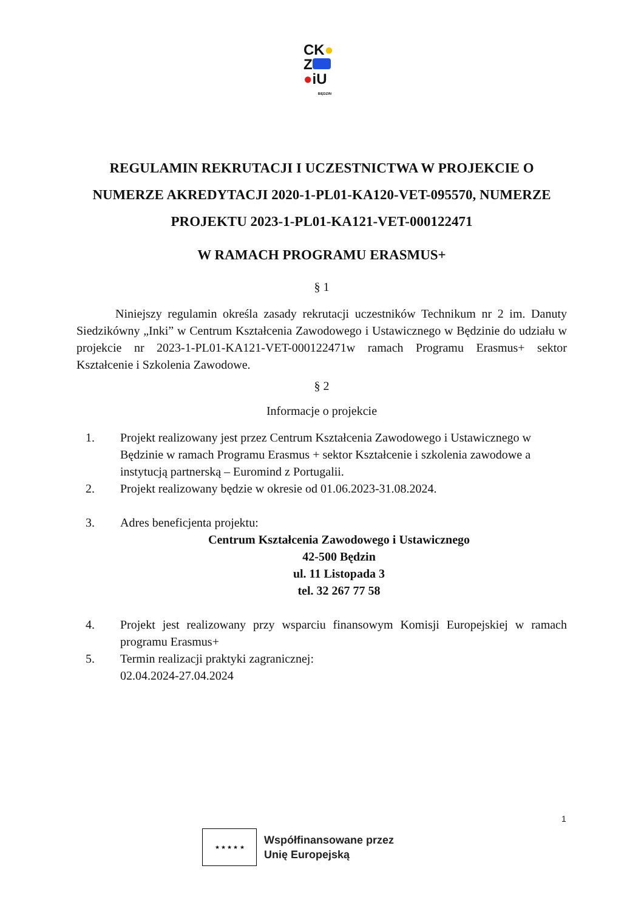CK●
Z
●iU
BĘDZIN
REGULAMIN REKRUTACJI I UCZESTNICTWA W PROJEKCIE O NUMERZE AKREDYTACJI 2020-1-PL01-KA120-VET-095570, NUMERZE PROJEKTU 2023-1-PL01-KA121-VET-000122471
W RAMACH PROGRAMU ERASMUS+
§ 1
Niniejszy regulamin określa zasady rekrutacji uczestników Technikum nr 2 im. Danuty Siedzikówny „Inki” w Centrum Kształcenia Zawodowego i Ustawicznego w Będzinie do udziału w projekcie nr 2023-1-PL01-KA121-VET-000122471w ramach Programu Erasmus+ sektor Kształcenie i Szkolenia Zawodowe.
§ 2
Informacje o projekcie
1. Projekt realizowany jest przez Centrum Kształcenia Zawodowego i Ustawicznego w Będzinie w ramach Programu Erasmus + sektor Kształcenie i szkolenia zawodowe a instytucją partnerską – Euromind z Portugalii.
2. Projekt realizowany będzie w okresie od 01.06.2023-31.08.2024.
3. Adres beneficjenta projektu:
Centrum Kształcenia Zawodowego i Ustawicznego
42-500 Będzin
ul. 11 Listopada 3
tel. 32 267 77 58
4. Projekt jest realizowany przy wsparciu finansowym Komisji Europejskiej w ramach programu Erasmus+
5. Termin realizacji praktyki zagranicznej:
02.04.2024-27.04.2024
1
★ ★ ★ ★ ★
Współfinansowane przez
Unię Europejską